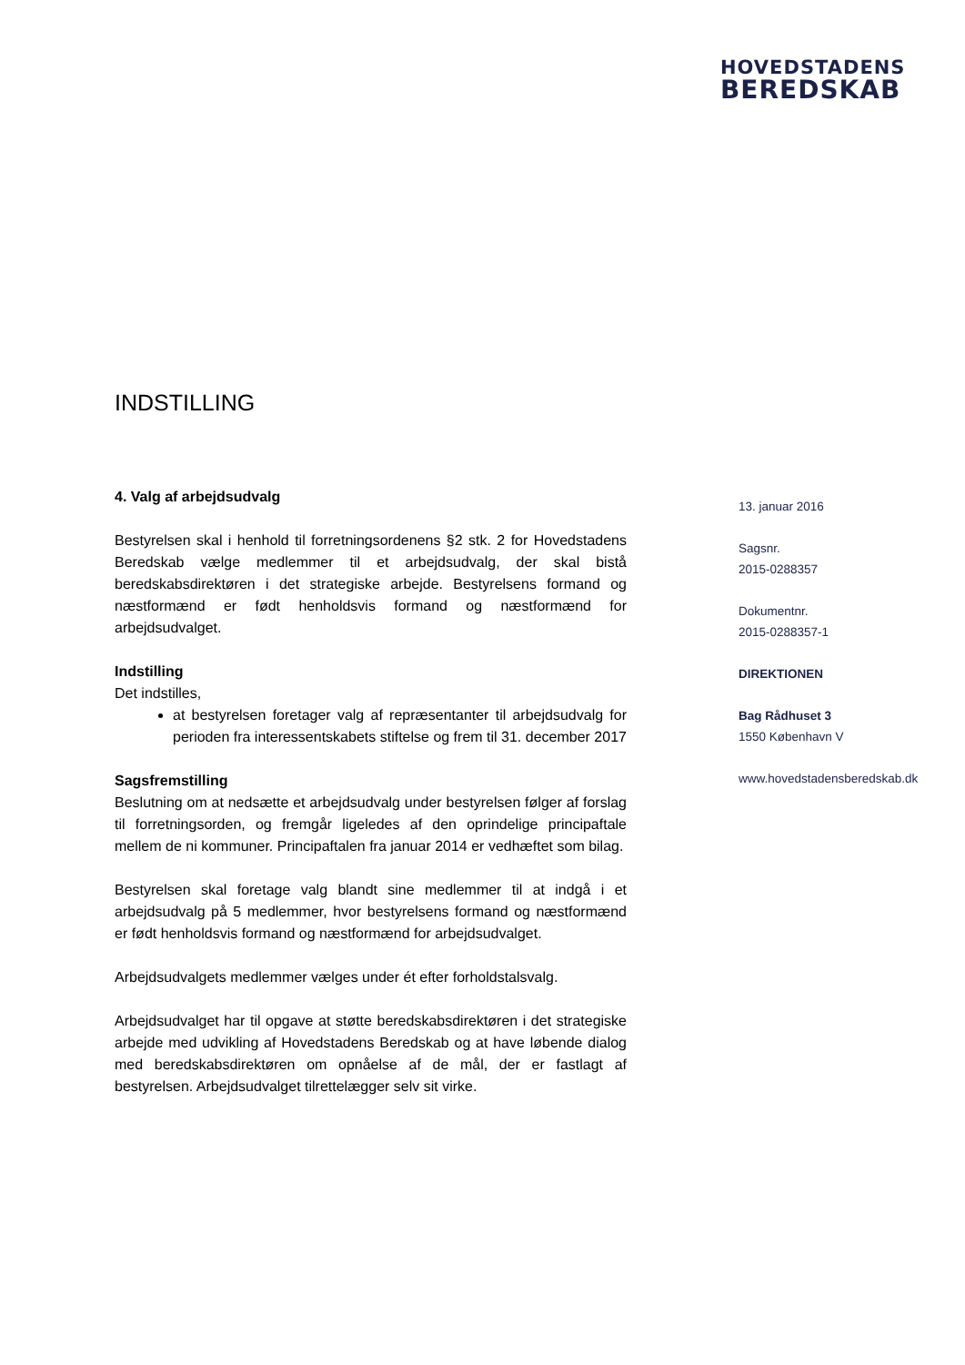HOVEDSTADENS
BEREDSKAB
INDSTILLING
4. Valg af arbejdsudvalg
Bestyrelsen skal i henhold til forretningsordenens §2 stk. 2 for Hovedstadens Beredskab vælge medlemmer til et arbejdsudvalg, der skal bistå beredskabsdirektøren i det strategiske arbejde. Bestyrelsens formand og næstformænd er født henholdsvis formand og næstformænd for arbejdsudvalget.
Indstilling
Det indstilles,
at bestyrelsen foretager valg af repræsentanter til arbejdsudvalg for perioden fra interessentskabets stiftelse og frem til 31. december 2017
Sagsfremstilling
Beslutning om at nedsætte et arbejdsudvalg under bestyrelsen følger af forslag til forretningsorden, og fremgår ligeledes af den oprindelige principaftale mellem de ni kommuner. Principaftalen fra januar 2014 er vedhæftet som bilag.
Bestyrelsen skal foretage valg blandt sine medlemmer til at indgå i et arbejdsudvalg på 5 medlemmer, hvor bestyrelsens formand og næstformænd er født henholdsvis formand og næstformænd for arbejdsudvalget.
Arbejdsudvalgets medlemmer vælges under ét efter forholdstalsvalg.
Arbejdsudvalget har til opgave at støtte beredskabsdirektøren i det strategiske arbejde med udvikling af Hovedstadens Beredskab og at have løbende dialog med beredskabsdirektøren om opnåelse af de mål, der er fastlagt af bestyrelsen. Arbejdsudvalget tilrettelægger selv sit virke.
13. januar 2016
Sagsnr.
2015-0288357
Dokumentnr.
2015-0288357-1
DIREKTIONEN
Bag Rådhuset 3
1550 København V
www.hovedstadensberedskab.dk